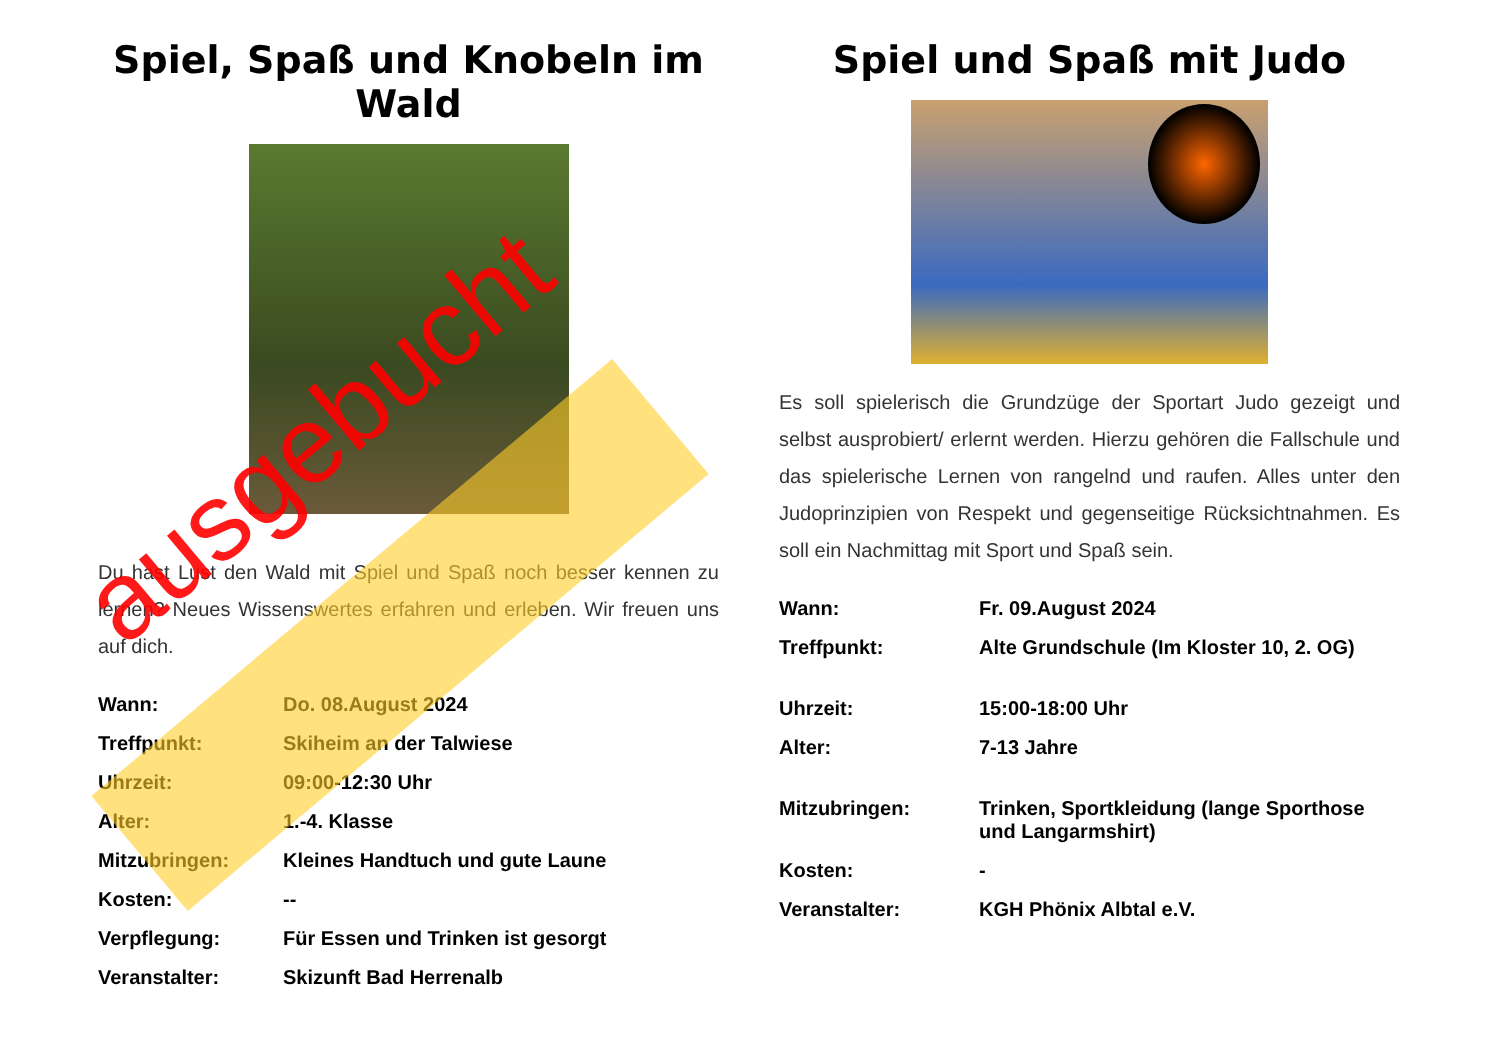Spiel, Spaß und Knobeln im Wald
Du hast Lust den Wald mit Spiel und Spaß noch besser kennen zu lernen? Neues Wissenswertes erfahren und erleben. Wir freuen uns auf dich.
| Wann: | Do. 08.August 2024 |
| Treffpunkt: | Skiheim an der Talwiese |
| Uhrzeit: | 09:00-12:30 Uhr |
| Alter: | 1.-4. Klasse |
| Mitzubringen: | Kleines Handtuch und gute Laune |
| Kosten: | -- |
| Verpflegung: | Für Essen und Trinken ist gesorgt |
| Veranstalter: | Skizunft Bad Herrenalb |
Spiel und Spaß mit Judo
Es soll spielerisch die Grundzüge der Sportart Judo gezeigt und selbst ausprobiert/ erlernt werden. Hierzu gehören die Fallschule und das spielerische Lernen von rangelnd und raufen. Alles unter den Judoprinzipien von Respekt und gegenseitige Rücksichtnahmen. Es soll ein Nachmittag mit Sport und Spaß sein.
| Wann: | Fr. 09.August 2024 |
| Treffpunkt: | Alte Grundschule (Im Kloster 10, 2. OG) |
| Uhrzeit: | 15:00-18:00 Uhr |
| Alter: | 7-13 Jahre |
| Mitzubringen: | Trinken, Sportkleidung (lange Sporthose und Langarmshirt) |
| Kosten: | - |
| Veranstalter: | KGH Phönix Albtal e.V. |
ausgebucht